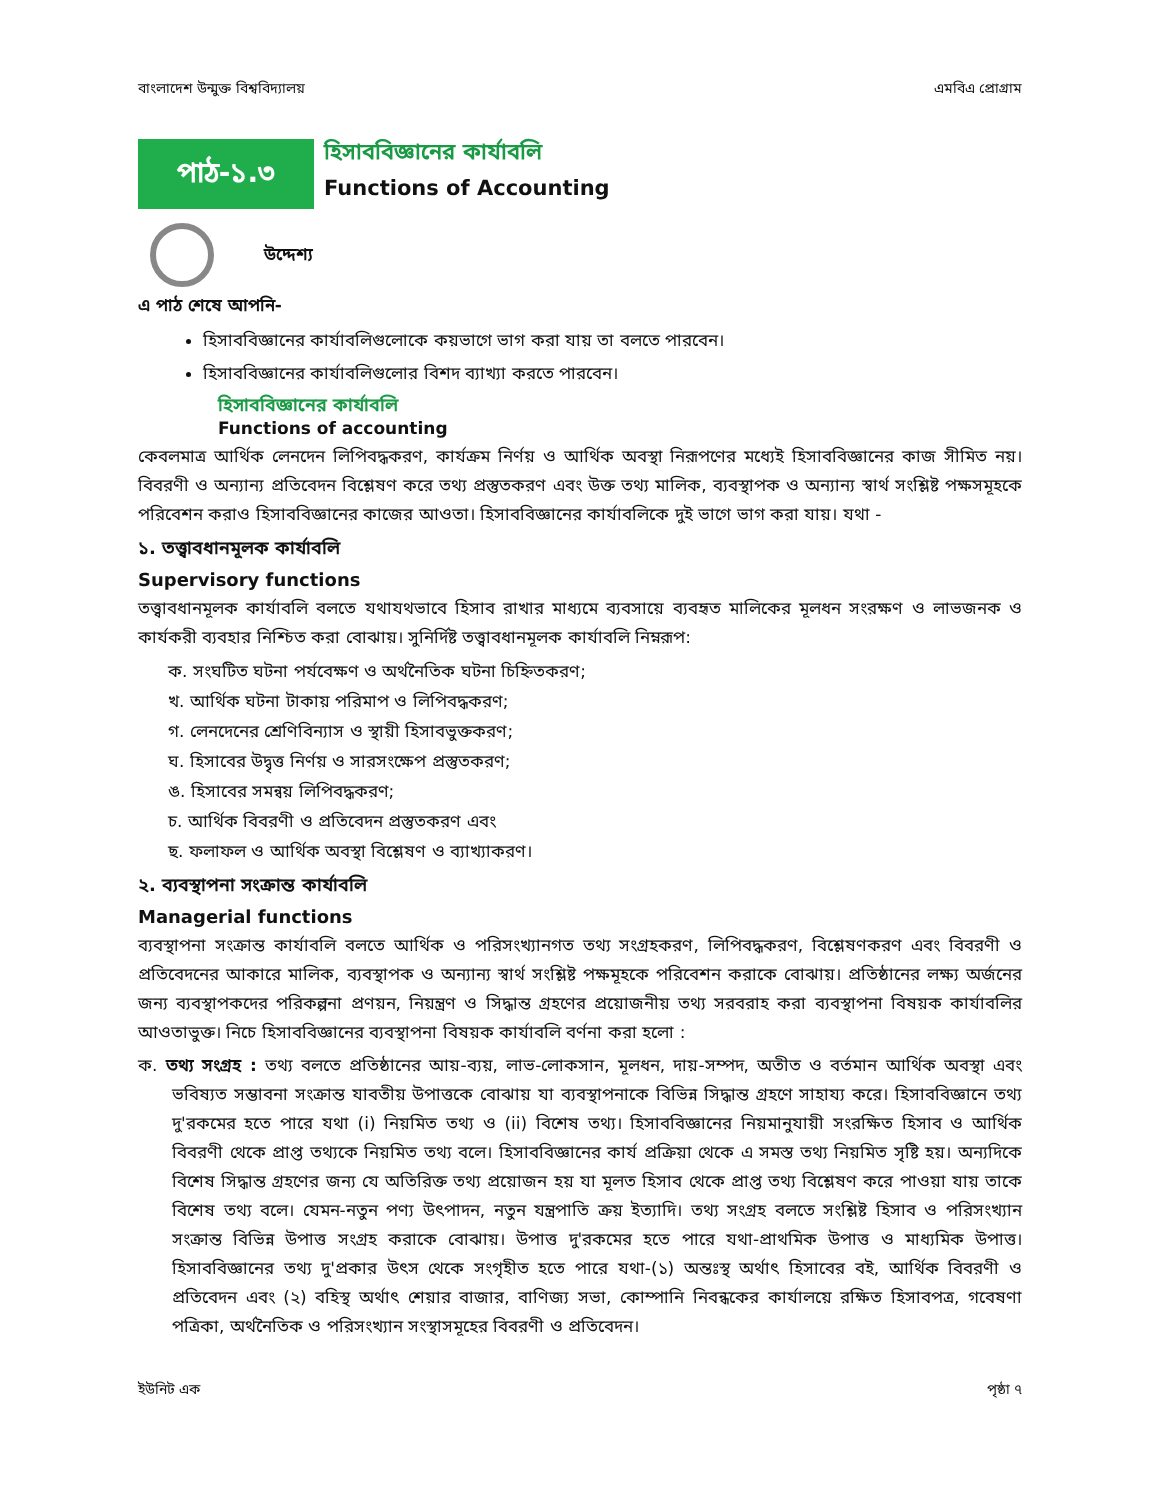বাংলাদেশ উন্মুক্ত বিশ্ববিদ্যালয় এমবিএ প্রোগ্রাম
পাঠ-১.৩
হিসাববিজ্ঞানের কার্যাবলি
Functions of Accounting
উদ্দেশ্য
এ পাঠ শেষে আপনি-
হিসাববিজ্ঞানের কার্যাবলিগুলোকে কয়ভাগে ভাগ করা যায় তা বলতে পারবেন।
হিসাববিজ্ঞানের কার্যাবলিগুলোর বিশদ ব্যাখ্যা করতে পারবেন।
হিসাববিজ্ঞানের কার্যাবলি
Functions of accounting
কেবলমাত্র আর্থিক লেনদেন লিপিবদ্ধকরণ, কার্যক্রম নির্ণয় ও আর্থিক অবস্থা নিরূপণের মধ্যেই হিসাববিজ্ঞানের কাজ সীমিত নয়। বিবরণী ও অন্যান্য প্রতিবেদন বিশ্লেষণ করে তথ্য প্রস্তুতকরণ এবং উক্ত তথ্য মালিক, ব্যবস্থাপক ও অন্যান্য স্বার্থ সংশ্লিষ্ট পক্ষসমূহকে পরিবেশন করাও হিসাববিজ্ঞানের কাজের আওতা। হিসাববিজ্ঞানের কার্যাবলিকে দুই ভাগে ভাগ করা যায়। যথা -
১. তত্ত্বাবধানমূলক কার্যাবলি
Supervisory functions
তত্ত্বাবধানমূলক কার্যাবলি বলতে যথাযথভাবে হিসাব রাখার মাধ্যমে ব্যবসায়ে ব্যবহৃত মালিকের মূলধন সংরক্ষণ ও লাভজনক ও কার্যকরী ব্যবহার নিশ্চিত করা বোঝায়। সুনির্দিষ্ট তত্ত্বাবধানমূলক কার্যাবলি নিম্নরূপ:
ক. সংঘটিত ঘটনা পর্যবেক্ষণ ও অর্থনৈতিক ঘটনা চিহ্নিতকরণ;
খ. আর্থিক ঘটনা টাকায় পরিমাপ ও লিপিবদ্ধকরণ;
গ. লেনদেনের শ্রেণিবিন্যাস ও স্থায়ী হিসাবভুক্তকরণ;
ঘ. হিসাবের উদ্বৃত্ত নির্ণয় ও সারসংক্ষেপ প্রস্তুতকরণ;
ঙ. হিসাবের সমন্বয় লিপিবদ্ধকরণ;
চ. আর্থিক বিবরণী ও প্রতিবেদন প্রস্তুতকরণ এবং
ছ. ফলাফল ও আর্থিক অবস্থা বিশ্লেষণ ও ব্যাখ্যাকরণ।
২. ব্যবস্থাপনা সংক্রান্ত কার্যাবলি
Managerial functions
ব্যবস্থাপনা সংক্রান্ত কার্যাবলি বলতে আর্থিক ও পরিসংখ্যানগত তথ্য সংগ্রহকরণ, লিপিবদ্ধকরণ, বিশ্লেষণকরণ এবং বিবরণী ও প্রতিবেদনের আকারে মালিক, ব্যবস্থাপক ও অন্যান্য স্বার্থ সংশ্লিষ্ট পক্ষমূহকে পরিবেশন করাকে বোঝায়। প্রতিষ্ঠানের লক্ষ্য অর্জনের জন্য ব্যবস্থাপকদের পরিকল্পনা প্রণয়ন, নিয়ন্ত্রণ ও সিদ্ধান্ত গ্রহণের প্রয়োজনীয় তথ্য সরবরাহ করা ব্যবস্থাপনা বিষয়ক কার্যাবলির আওতাভুক্ত। নিচে হিসাববিজ্ঞানের ব্যবস্থাপনা বিষয়ক কার্যাবলি বর্ণনা করা হলো :
ক. তথ্য সংগ্রহ : তথ্য বলতে প্রতিষ্ঠানের আয়-ব্যয়, লাভ-লোকসান, মূলধন, দায়-সম্পদ, অতীত ও বর্তমান আর্থিক অবস্থা এবং ভবিষ্যত সম্ভাবনা সংক্রান্ত যাবতীয় উপাত্তকে বোঝায় যা ব্যবস্থাপনাকে বিভিন্ন সিদ্ধান্ত গ্রহণে সাহায্য করে। হিসাববিজ্ঞানে তথ্য দু'রকমের হতে পারে যথা (i) নিয়মিত তথ্য ও (ii) বিশেষ তথ্য। হিসাববিজ্ঞানের নিয়মানুযায়ী সংরক্ষিত হিসাব ও আর্থিক বিবরণী থেকে প্রাপ্ত তথ্যকে নিয়মিত তথ্য বলে। হিসাববিজ্ঞানের কার্য প্রক্রিয়া থেকে এ সমস্ত তথ্য নিয়মিত সৃষ্টি হয়। অন্যদিকে বিশেষ সিদ্ধান্ত গ্রহণের জন্য যে অতিরিক্ত তথ্য প্রয়োজন হয় যা মূলত হিসাব থেকে প্রাপ্ত তথ্য বিশ্লেষণ করে পাওয়া যায় তাকে বিশেষ তথ্য বলে। যেমন-নতুন পণ্য উৎপাদন, নতুন যন্ত্রপাতি ক্রয় ইত্যাদি। তথ্য সংগ্রহ বলতে সংশ্লিষ্ট হিসাব ও পরিসংখ্যান সংক্রান্ত বিভিন্ন উপাত্ত সংগ্রহ করাকে বোঝায়। উপাত্ত দু'রকমের হতে পারে যথা-প্রাথমিক উপাত্ত ও মাধ্যমিক উপাত্ত। হিসাববিজ্ঞানের তথ্য দু'প্রকার উৎস থেকে সংগৃহীত হতে পারে যথা-(১) অন্তঃস্থ অর্থাৎ হিসাবের বই, আর্থিক বিবরণী ও প্রতিবেদন এবং (২) বহিস্থ অর্থাৎ শেয়ার বাজার, বাণিজ্য সভা, কোম্পানি নিবন্ধকের কার্যালয়ে রক্ষিত হিসাবপত্র, গবেষণা পত্রিকা, অর্থনৈতিক ও পরিসংখ্যান সংস্থাসমূহের বিবরণী ও প্রতিবেদন।
ইউনিট এক পৃষ্ঠা ৭